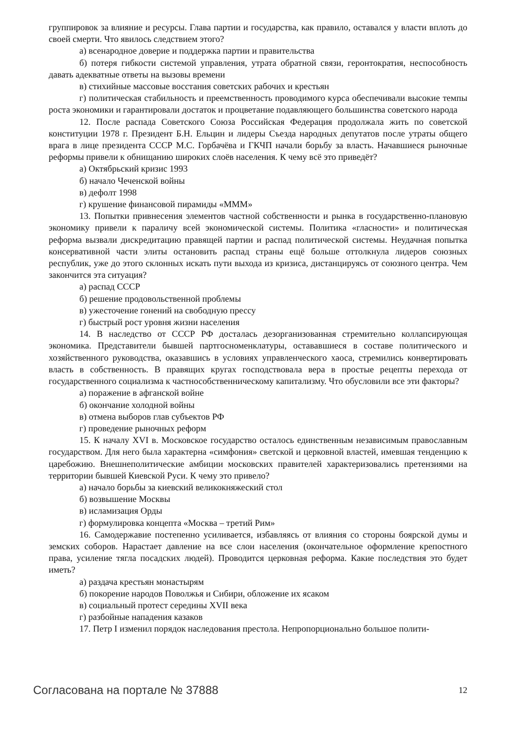группировок за влияние и ресурсы. Глава партии и государства, как правило, оставался у власти вплоть до своей смерти. Что явилось следствием этого?
а) всенародное доверие и поддержка партии и правительства
б) потеря гибкости системой управления, утрата обратной связи, геронтократия, неспособность давать адекватные ответы на вызовы времени
в) стихийные массовые восстания советских рабочих и крестьян
г) политическая стабильность и преемственность проводимого курса обеспечивали высокие темпы роста экономики и гарантировали достаток и процветание подавляющего большинства советского народа
12. После распада Советского Союза Российская Федерация продолжала жить по советской конституции 1978 г. Президент Б.Н. Ельцин и лидеры Съезда народных депутатов после утраты общего врага в лице президента СССР М.С. Горбачёва и ГКЧП начали борьбу за власть. Начавшиеся рыночные реформы привели к обнищанию широких слоёв населения. К чему всё это приведёт?
а) Октябрьский кризис 1993
б) начало Чеченской войны
в) дефолт 1998
г) крушение финансовой пирамиды «МММ»
13. Попытки привнесения элементов частной собственности и рынка в государственно-плановую экономику привели к параличу всей экономической системы. Политика «гласности» и политическая реформа вызвали дискредитацию правящей партии и распад политической системы. Неудачная попытка консервативной части элиты остановить распад страны ещё больше оттолкнула лидеров союзных республик, уже до этого склонных искать пути выхода из кризиса, дистанцируясь от союзного центра. Чем закончится эта ситуация?
а) распад СССР
б) решение продовольственной проблемы
в) ужесточение гонений на свободную прессу
г) быстрый рост уровня жизни населения
14. В наследство от СССР РФ досталась дезорганизованная стремительно коллапсирующая экономика. Представители бывшей партгосноменклатуры, остававшиеся в составе политического и хозяйственного руководства, оказавшись в условиях управленческого хаоса, стремились конвертировать власть в собственность. В правящих кругах господствовала вера в простые рецепты перехода от государственного социализма к частнособственническому капитализму. Что обусловили все эти факторы?
а) поражение в афганской войне
б) окончание холодной войны
в) отмена выборов глав субъектов РФ
г) проведение рыночных реформ
15. К началу XVI в. Московское государство осталось единственным независимым православным государством. Для него была характерна «симфония» светской и церковной властей, имевшая тенденцию к царебожию. Внешнеполитические амбиции московских правителей характеризовались претензиями на территории бывшей Киевской Руси. К чему это привело?
а) начало борьбы за киевский великокняжеский стол
б) возвышение Москвы
в) исламизация Орды
г) формулировка концепта «Москва – третий Рим»
16. Самодержавие постепенно усиливается, избавляясь от влияния со стороны боярской думы и земских соборов. Нарастает давление на все слои населения (окончательное оформление крепостного права, усиление тягла посадских людей). Проводится церковная реформа. Какие последствия это будет иметь?
а) раздача крестьян монастырям
б) покорение народов Поволжья и Сибири, обложение их ясаком
в) социальный протест середины XVII века
г) разбойные нападения казаков
17. Петр I изменил порядок наследования престола. Непропорционально большое полити-
Согласована на портале № 37888 12